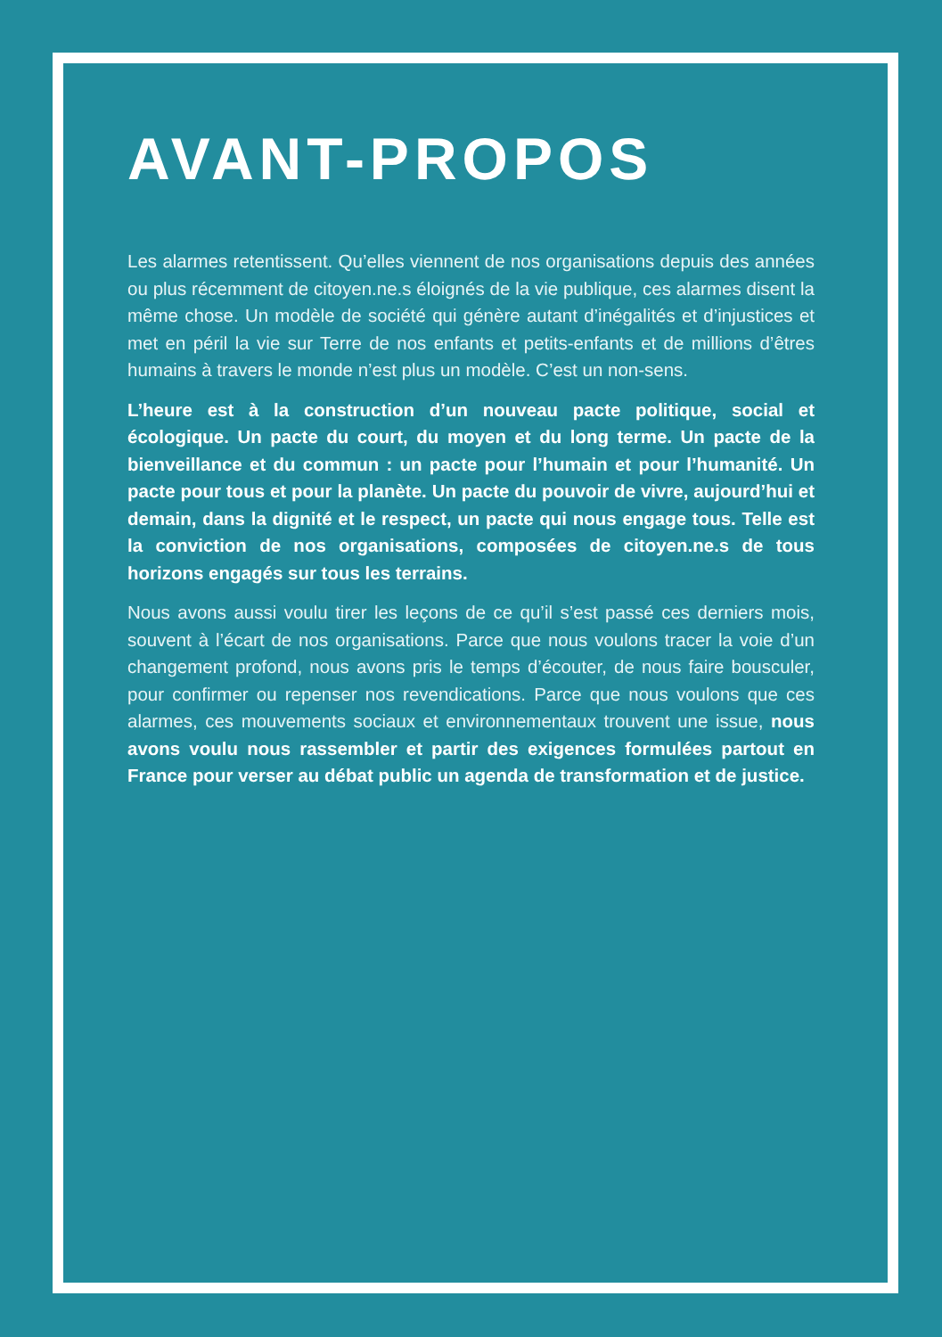AVANT-PROPOS
Les alarmes retentissent. Qu’elles viennent de nos organisations depuis des années ou plus récemment de citoyen.ne.s éloignés de la vie publique, ces alarmes disent la même chose. Un modèle de société qui génère autant d’inégalités et d’injustices et met en péril la vie sur Terre de nos enfants et petits-enfants et de millions d’êtres humains à travers le monde n’est plus un modèle. C’est un non-sens.
L’heure est à la construction d’un nouveau pacte politique, social et écologique. Un pacte du court, du moyen et du long terme. Un pacte de la bienveillance et du commun : un pacte pour l’humain et pour l’humanité. Un pacte pour tous et pour la planète. Un pacte du pouvoir de vivre, aujourd’hui et demain, dans la dignité et le respect, un pacte qui nous engage tous. Telle est la conviction de nos organisations, composées de citoyen.ne.s de tous horizons engagés sur tous les terrains.
Nous avons aussi voulu tirer les leçons de ce qu’il s’est passé ces derniers mois, souvent à l’écart de nos organisations. Parce que nous voulons tracer la voie d’un changement profond, nous avons pris le temps d’écouter, de nous faire bousculer, pour confirmer ou repenser nos revendications. Parce que nous voulons que ces alarmes, ces mouvements sociaux et environnementaux trouvent une issue, nous avons voulu nous rassembler et partir des exigences formulées partout en France pour verser au débat public un agenda de transformation et de justice.